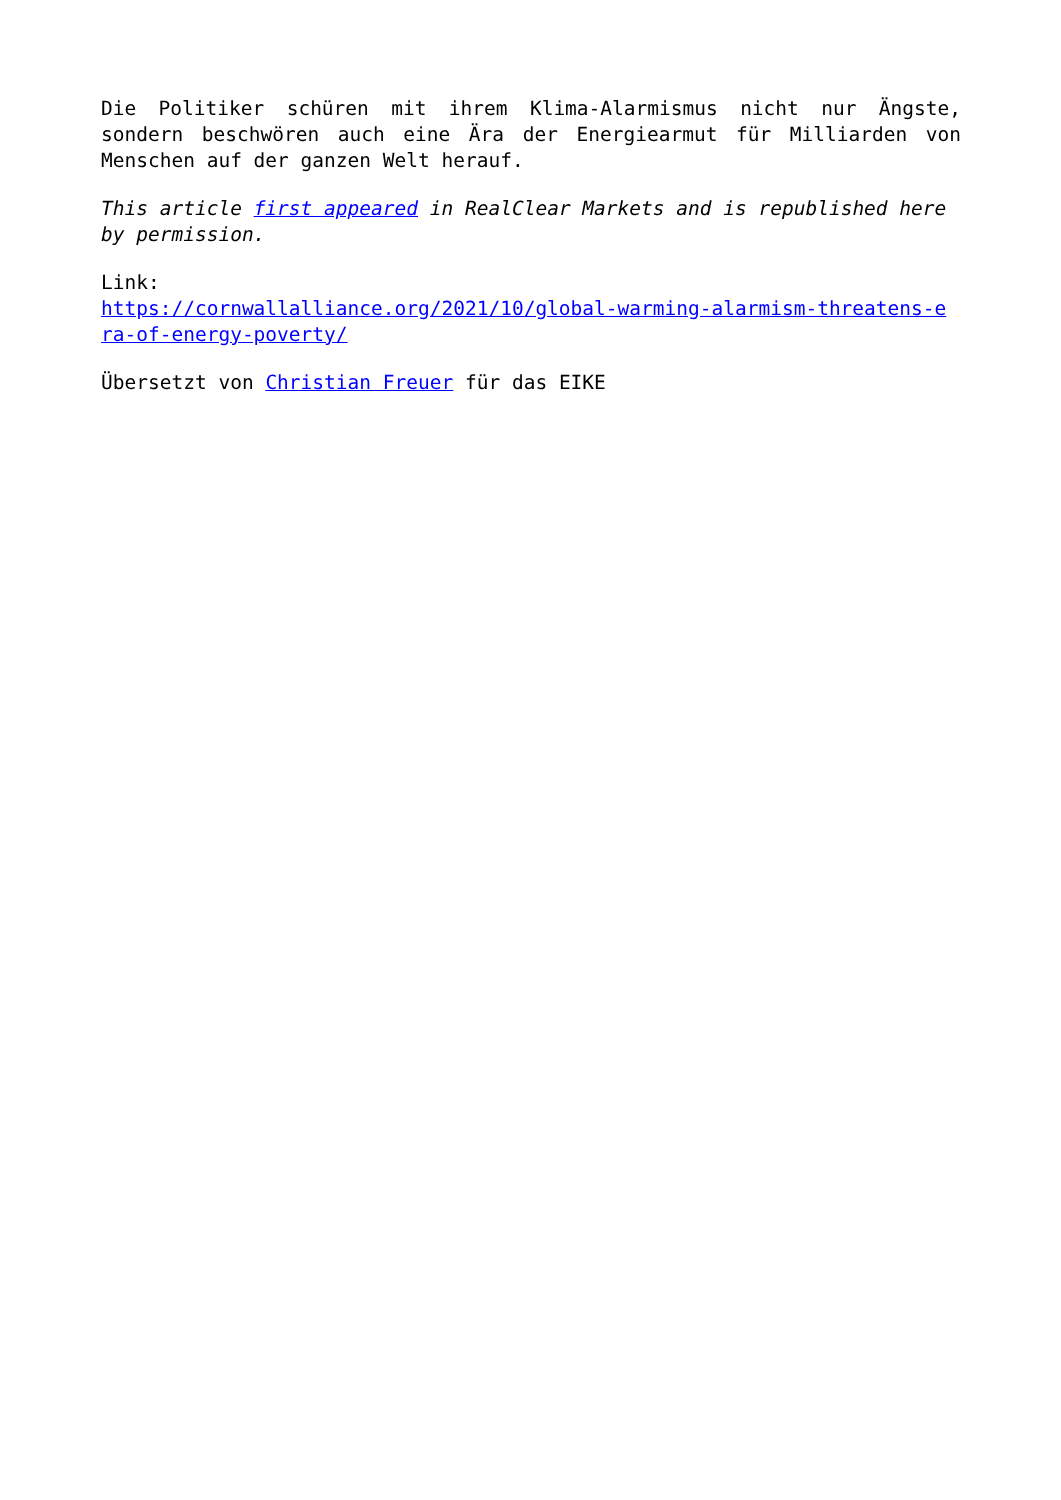Die Politiker schüren mit ihrem Klima-Alarmismus nicht nur Ängste, sondern beschwören auch eine Ära der Energiearmut für Milliarden von Menschen auf der ganzen Welt herauf.
This article first appeared in RealClear Markets and is republished here by permission.
Link:
https://cornwallalliance.org/2021/10/global-warming-alarmism-threatens-e ra-of-energy-poverty/
Übersetzt von Christian Freuer für das EIKE